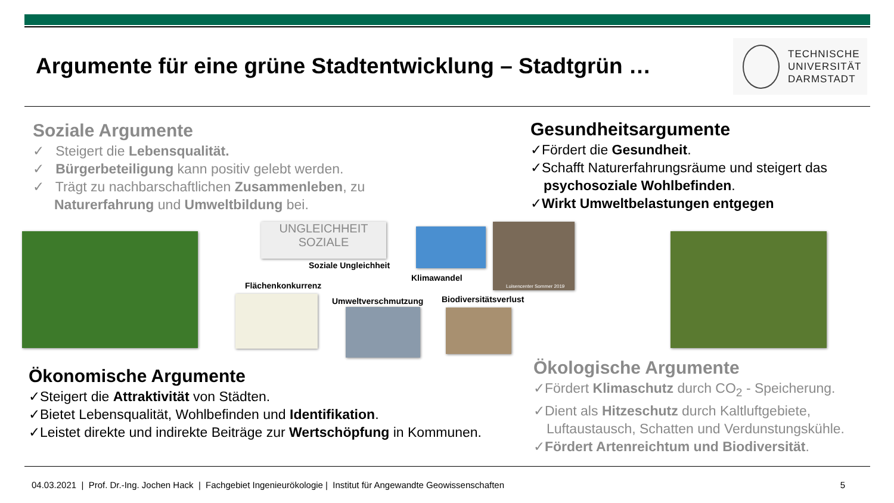Argumente für eine grüne Stadtentwicklung – Stadtgrün …
TECHNISCHE
UNIVERSITÄT
DARMSTADT
Soziale Argumente
✓ Steigert die Lebensqualität.
✓ Bürgerbeteiligung kann positiv gelebt werden.
✓ Trägt zu nachbarschaftlichen Zusammenleben, zu
Naturerfahrung und Umweltbildung bei.
Gesundheitsargumente
✓Fördert die Gesundheit.
✓Schafft Naturerfahrungsräume und steigert das psychosoziale Wohlbefinden.
✓Wirkt Umweltbelastungen entgegen
UNGLEICHHEIT SOZIALE
Soziale Ungleichheit
Klimawandel
Luisencenter Sommer 2019
Flächenkonkurrenz
Umweltverschmutzung Biodiversitätsverlust
Ökonomische Argumente
✓Steigert die Attraktivität von Städten.
✓Bietet Lebensqualität, Wohlbefinden und Identifikation.
✓Leistet direkte und indirekte Beiträge zur Wertschöpfung in Kommunen.
Ökologische Argumente
✓Fördert Klimaschutz durch CO<sub>2</sub> - Speicherung.
✓Dient als Hitzeschutz durch Kaltluftgebiete, Luftaustausch, Schatten und Verdunstungskühle.
✓Fördert Artenreichtum und Biodiversität.
04.03.2021 | Prof. Dr.-Ing. Jochen Hack | Fachgebiet Ingenieurökologie | Institut für Angewandte Geowissenschaften 5